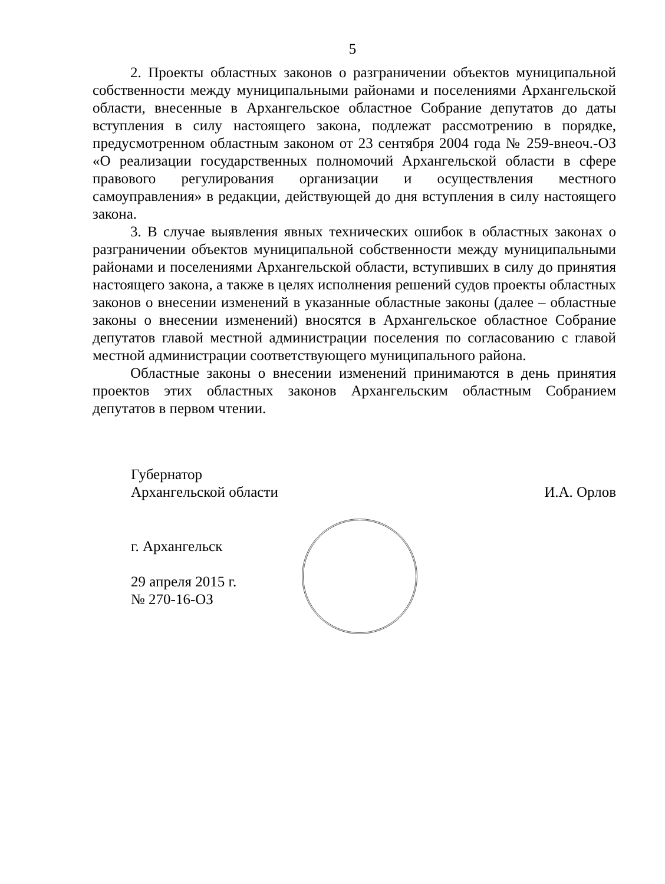5
2. Проекты областных законов о разграничении объектов муниципальной собственности между муниципальными районами и поселениями Архангельской области, внесенные в Архангельское областное Собрание депутатов до даты вступления в силу настоящего закона, подлежат рассмотрению в порядке, предусмотренном областным законом от 23 сентября 2004 года № 259-внеоч.-ОЗ «О реализации государственных полномочий Архангельской области в сфере правового регулирования организации и осуществления местного самоуправления» в редакции, действующей до дня вступления в силу настоящего закона.
3. В случае выявления явных технических ошибок в областных законах о разграничении объектов муниципальной собственности между муниципальными районами и поселениями Архангельской области, вступивших в силу до принятия настоящего закона, а также в целях исполнения решений судов проекты областных законов о внесении изменений в указанные областные законы (далее – областные законы о внесении изменений) вносятся в Архангельское областное Собрание депутатов главой местной администрации поселения по согласованию с главой местной администрации соответствующего муниципального района.
Областные законы о внесении изменений принимаются в день принятия проектов этих областных законов Архангельским областным Собранием депутатов в первом чтении.
Губернатор
Архангельской области И.А. Орлов
г. Архангельск
29 апреля 2015 г.
№ 270-16-ОЗ